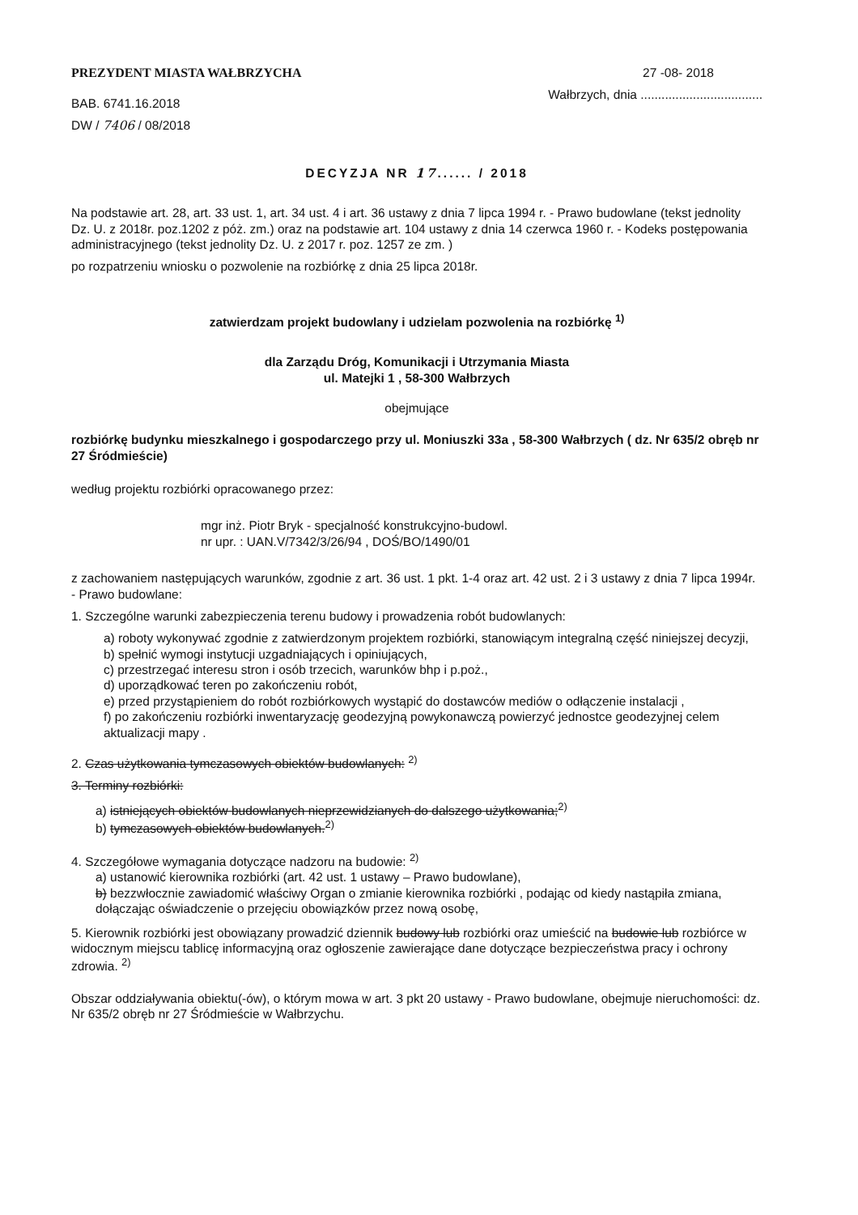PREZYDENT MIASTA WAŁBRZYCHA
BAB. 6741.16.2018
DW / 7406 / 08/2018
27 -08- 2018
Wałbrzych, dnia ...................................
DECYZJA NR 17...... / 2018
Na podstawie art. 28, art. 33 ust. 1, art. 34 ust. 4 i art. 36 ustawy z dnia 7 lipca 1994 r. - Prawo budowlane (tekst jednolity Dz. U. z 2018r. poz.1202 z póż. zm.) oraz na podstawie art. 104 ustawy z dnia 14 czerwca 1960 r. - Kodeks postępowania administracyjnego (tekst jednolity Dz. U. z 2017 r. poz. 1257 ze zm. )
po rozpatrzeniu wniosku o pozwolenie na rozbiórkę z dnia 25 lipca 2018r.
zatwierdzam projekt budowlany i udzielam pozwolenia na rozbiórkę <sup>1)</sup>
dla Zarządu Dróg, Komunikacji i Utrzymania Miasta
ul. Matejki 1 , 58-300 Wałbrzych
obejmujące
rozbiórkę budynku mieszkalnego i gospodarczego przy ul. Moniuszki 33a , 58-300 Wałbrzych ( dz. Nr 635/2 obręb nr 27 Śródmieście)
według projektu rozbiórki opracowanego przez:
mgr inż. Piotr Bryk - specjalność konstrukcyjno-budowl.
nr upr. : UAN.V/7342/3/26/94 , DOŚ/BO/1490/01
z zachowaniem następujących warunków, zgodnie z art. 36 ust. 1 pkt. 1-4 oraz art. 42 ust. 2 i 3 ustawy z dnia 7 lipca 1994r. - Prawo budowlane:
1. Szczególne warunki zabezpieczenia terenu budowy i prowadzenia robót budowlanych:
a) roboty wykonywać zgodnie z zatwierdzonym projektem rozbiórki, stanowiącym integralną część niniejszej decyzji,
b) spełnić wymogi instytucji uzgadniających i opiniujących,
c) przestrzegać interesu stron i osób trzecich, warunków bhp i p.poż.,
d) uporządkować teren po zakończeniu robót,
e) przed przystąpieniem do robót rozbiórkowych wystąpić do dostawców mediów o odłączenie instalacji ,
f) po zakończeniu rozbiórki inwentaryzację geodezyjną powykonawczą powierzyć jednostce geodezyjnej celem aktualizacji mapy .
2. Czas użytkowania tymczasowych obiektów budowlanych: <sup>2)</sup>
3. Terminy rozbiórki:
a) istniejących obiektów budowlanych nieprzewidzianych do dalszego użytkowania;<sup>2)</sup>
b) tymczasowych obiektów budowlanych.<sup>2)</sup>
4. Szczegółowe wymagania dotyczące nadzoru na budowie: <sup>2)</sup>
a) ustanowić kierownika rozbiórki (art. 42 ust. 1 ustawy – Prawo budowlane),
b) bezzwłocznie zawiadomić właściwy Organ o zmianie kierownika rozbiórki , podając od kiedy nastąpiła zmiana, dołączając oświadczenie o przejęciu obowiązków przez nową osobę,
5. Kierownik rozbiórki jest obowiązany prowadzić dziennik budowy lub rozbiórki oraz umieścić na budowie lub rozbiórce w widocznym miejscu tablicę informacyjną oraz ogłoszenie zawierające dane dotyczące bezpieczeństwa pracy i ochrony zdrowia. <sup>2)</sup>
Obszar oddziaływania obiektu(-ów), o którym mowa w art. 3 pkt 20 ustawy - Prawo budowlane, obejmuje nieruchomości: dz. Nr 635/2 obręb nr 27 Śródmieście w Wałbrzychu.